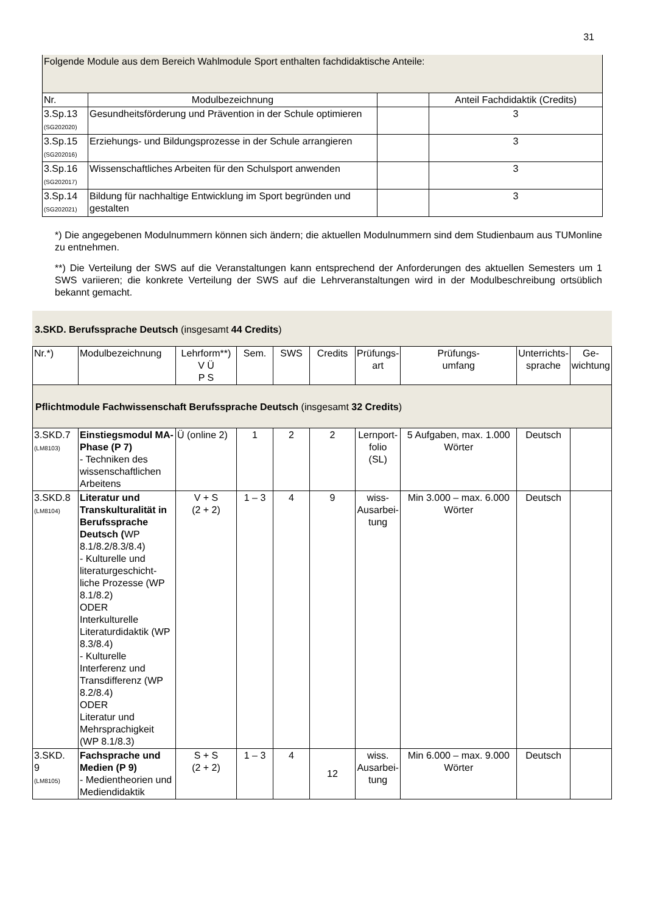31
| Folgende Module aus dem Bereich Wahlmodule Sport enthalten fachdidaktische Anteile: | | | |
| Nr. | Modulbezeichnung | | Anteil Fachdidaktik (Credits) |
| 3.Sp.13 (SG202020) | Gesundheitsförderung und Prävention in der Schule optimieren | | 3 |
| 3.Sp.15 (SG202016) | Erziehungs- und Bildungsprozesse in der Schule arrangieren | | 3 |
| 3.Sp.16 (SG202017) | Wissenschaftliches Arbeiten für den Schulsport anwenden | | 3 |
| 3.Sp.14 (SG202021) | Bildung für nachhaltige Entwicklung im Sport begründen und gestalten | | 3 |
*) Die angegebenen Modulnummern können sich ändern; die aktuellen Modulnummern sind dem Studienbaum aus TUMonline zu entnehmen.
**) Die Verteilung der SWS auf die Veranstaltungen kann entsprechend der Anforderungen des aktuellen Semesters um 1 SWS variieren; die konkrete Verteilung der SWS auf die Lehrveranstaltungen wird in der Modulbeschreibung ortsüblich bekannt gemacht.
3.SKD. Berufssprache Deutsch (insgesamt 44 Credits)
| Nr.*) | Modulbezeichnung | Lehrform**) V Ü P S | Sem. | SWS | Credits | Prüfungs- art | Prüfungs- umfang | Unterrichts- sprache | Ge- wichtung |
| Pflichtmodule Fachwissenschaft Berufssprache Deutsch (insgesamt 32 Credits ) | | | | | | | | | |
| 3.SKD.7 (LM8103) | Einstiegsmodul MA-Phase (P 7) - Techniken des wissenschaftlichen Arbeitens | Ü (online 2) | 1 | 2 | 2 | Lernport- folio (SL) | 5 Aufgaben, max. 1.000 Wörter | Deutsch | |
| 3.SKD.8 (LM8104) | Literatur und Transkulturalität in Berufssprache Deutsch ( WP 8.1/8.2/8.3/8.4) - Kulturelle und literaturgeschicht-liche Prozesse (WP 8.1/8.2) ODER Interkulturelle Literaturdidaktik (WP 8.3/8.4) - Kulturelle Interferenz und Transdifferenz (WP 8.2/8.4) ODER Literatur und Mehrsprachigkeit (WP 8.1/8.3) | V + S (2 + 2) | 1 – 3 | 4 | 9 | wiss- Ausarbei- tung | Min 3.000 – max. 6.000 Wörter | Deutsch | |
| 3.SKD. 9 (LM8105) | Fachsprache und Medien (P 9) - Medientheorien und Mediendidaktik | S + S (2 + 2) | 1 – 3 | 4 | 12 | wiss. Ausarbei- tung | Min 6.000 – max. 9.000 Wörter | Deutsch | |